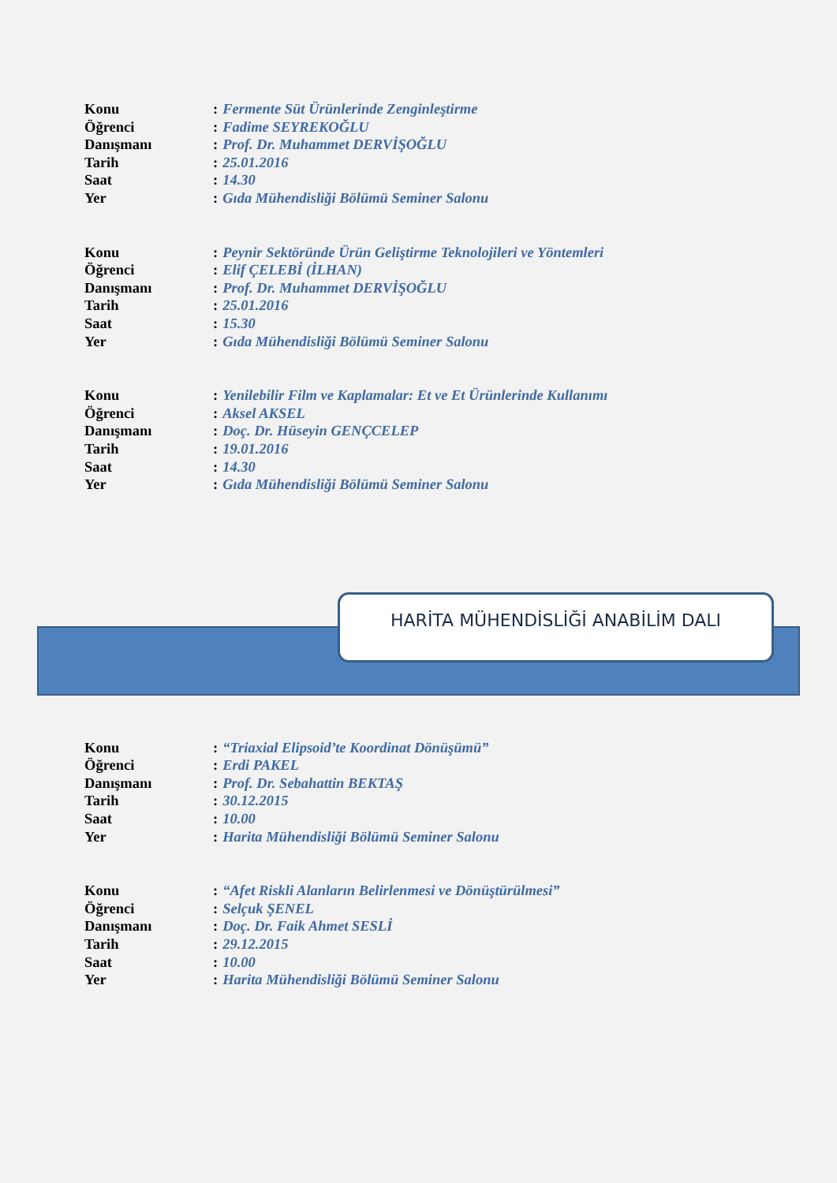Konu: Fermente Süt Ürünlerinde Zenginleştirme
Öğrenci: Fadime SEYREKOĞLU
Danışmanı: Prof. Dr. Muhammet DERVİŞOĞLU
Tarih: 25.01.2016
Saat: 14.30
Yer: Gıda Mühendisliği Bölümü Seminer Salonu
Konu: Peynir Sektöründe Ürün Geliştirme Teknolojileri ve Yöntemleri
Öğrenci: Elif ÇELEBİ (İLHAN)
Danışmanı: Prof. Dr. Muhammet DERVİŞOĞLU
Tarih: 25.01.2016
Saat: 15.30
Yer: Gıda Mühendisliği Bölümü Seminer Salonu
Konu: Yenilebilir Film ve Kaplamalar: Et ve Et Ürünlerinde Kullanımı
Öğrenci: Aksel AKSEL
Danışmanı: Doç. Dr. Hüseyin GENÇCELEP
Tarih: 19.01.2016
Saat: 14.30
Yer: Gıda Mühendisliği Bölümü Seminer Salonu
HARİTA MÜHENDİSLİĞİ ANABİLİM DALI
Konu: “Triaxial Elipsoid’te Koordinat Dönüşümü”
Öğrenci: Erdi PAKEL
Danışmanı: Prof. Dr. Sebahattin BEKTAŞ
Tarih: 30.12.2015
Saat: 10.00
Yer: Harita Mühendisliği Bölümü Seminer Salonu
Konu: “Afet Riskli Alanların Belirlenmesi ve Dönüştürülmesi”
Öğrenci: Selçuk ŞENEL
Danışmanı: Doç. Dr. Faik Ahmet SESLİ
Tarih: 29.12.2015
Saat: 10.00
Yer: Harita Mühendisliği Bölümü Seminer Salonu